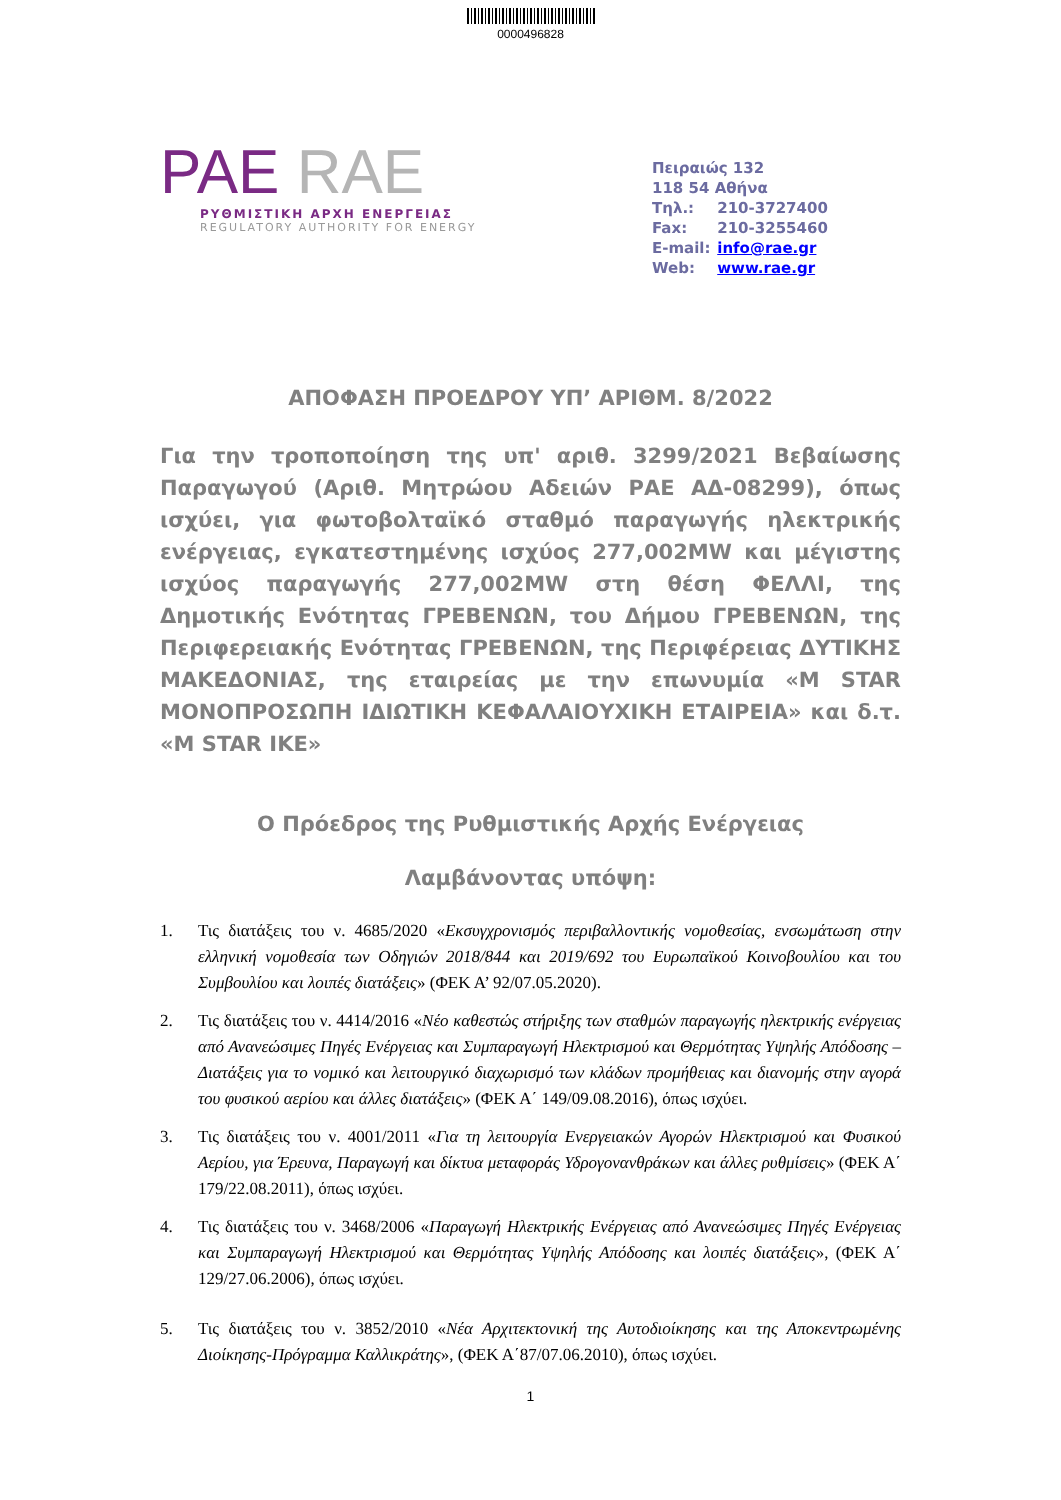0000496828
PAE RAE
ΡΥΘΜΙΣΤΙΚΗ ΑΡΧΗ ΕΝΕΡΓΕΙΑΣ
REGULATORY AUTHORITY FOR ENERGY
Πειραιώς 132
118 54 Αθήνα
Τηλ.: 210-3727400
Fax: 210-3255460
E-mail: info@rae.gr
Web: www.rae.gr
ΑΠΟΦΑΣΗ ΠΡΟΕΔΡΟΥ ΥΠ’ ΑΡΙΘΜ. 8/2022
Για την τροποποίηση της υπ' αριθ. 3299/2021 Βεβαίωσης Παραγωγού (Αριθ. Μητρώου Αδειών ΡΑΕ ΑΔ-08299), όπως ισχύει, για φωτοβολταϊκό σταθμό παραγωγής ηλεκτρικής ενέργειας, εγκατεστημένης ισχύος 277,002MW και μέγιστης ισχύος παραγωγής 277,002MW στη θέση ΦΕΛΛΙ, της Δημοτικής Ενότητας ΓΡΕΒΕΝΩΝ, του Δήμου ΓΡΕΒΕΝΩΝ, της Περιφερειακής Ενότητας ΓΡΕΒΕΝΩΝ, της Περιφέρειας ΔΥΤΙΚΗΣ ΜΑΚΕΔΟΝΙΑΣ, της εταιρείας με την επωνυμία «M STAR ΜΟΝΟΠΡΟΣΩΠΗ ΙΔΙΩΤΙΚΗ ΚΕΦΑΛΑΙΟΥΧΙΚΗ ΕΤΑΙΡΕΙΑ» και δ.τ. «M STAR ΙΚΕ»
Ο Πρόεδρος της Ρυθμιστικής Αρχής Ενέργειας
Λαμβάνοντας υπόψη:
1. Τις διατάξεις του ν. 4685/2020 «Εκσυγχρονισμός περιβαλλοντικής νομοθεσίας, ενσωμάτωση στην ελληνική νομοθεσία των Οδηγιών 2018/844 και 2019/692 του Ευρωπαϊκού Κοινοβουλίου και του Συμβουλίου και λοιπές διατάξεις» (ΦΕΚ Α’ 92/07.05.2020).
2. Τις διατάξεις του ν. 4414/2016 «Νέο καθεστώς στήριξης των σταθμών παραγωγής ηλεκτρικής ενέργειας από Ανανεώσιμες Πηγές Ενέργειας και Συμπαραγωγή Ηλεκτρισμού και Θερμότητας Υψηλής Απόδοσης – Διατάξεις για το νομικό και λειτουργικό διαχωρισμό των κλάδων προμήθειας και διανομής στην αγορά του φυσικού αερίου και άλλες διατάξεις» (ΦΕΚ Α΄ 149/09.08.2016), όπως ισχύει.
3. Τις διατάξεις του ν. 4001/2011 «Για τη λειτουργία Ενεργειακών Αγορών Ηλεκτρισμού και Φυσικού Αερίου, για Έρευνα, Παραγωγή και δίκτυα μεταφοράς Υδρογονανθράκων και άλλες ρυθμίσεις» (ΦΕΚ Α΄ 179/22.08.2011), όπως ισχύει.
4. Τις διατάξεις του ν. 3468/2006 «Παραγωγή Ηλεκτρικής Ενέργειας από Ανανεώσιμες Πηγές Ενέργειας και Συμπαραγωγή Ηλεκτρισμού και Θερμότητας Υψηλής Απόδοσης και λοιπές διατάξεις», (ΦΕΚ Α΄ 129/27.06.2006), όπως ισχύει.
5. Τις διατάξεις του ν. 3852/2010 «Νέα Αρχιτεκτονική της Αυτοδιοίκησης και της Αποκεντρωμένης Διοίκησης-Πρόγραμμα Καλλικράτης», (ΦΕΚ Α΄87/07.06.2010), όπως ισχύει.
1